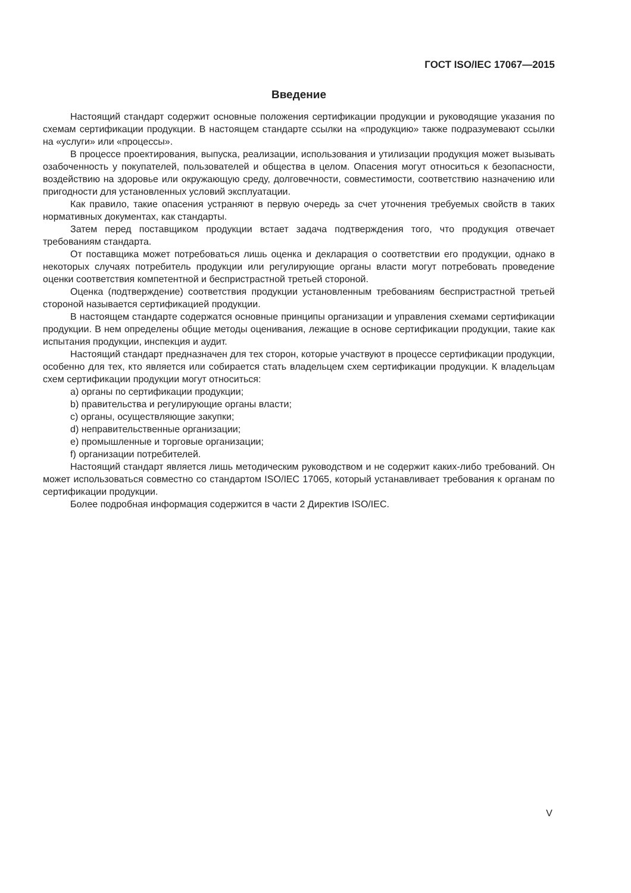ГОСТ ISO/IEC 17067—2015
Введение
Настоящий стандарт содержит основные положения сертификации продукции и руководящие указания по схемам сертификации продукции. В настоящем стандарте ссылки на «продукцию» также подразумевают ссылки на «услуги» или «процессы».
В процессе проектирования, выпуска, реализации, использования и утилизации продукция может вызывать озабоченность у покупателей, пользователей и общества в целом. Опасения могут относиться к безопасности, воздействию на здоровье или окружающую среду, долговечности, совместимости, соответствию назначению или пригодности для установленных условий эксплуатации.
Как правило, такие опасения устраняют в первую очередь за счет уточнения требуемых свойств в таких нормативных документах, как стандарты.
Затем перед поставщиком продукции встает задача подтверждения того, что продукция отвечает требованиям стандарта.
От поставщика может потребоваться лишь оценка и декларация о соответствии его продукции, однако в некоторых случаях потребитель продукции или регулирующие органы власти могут потребовать проведение оценки соответствия компетентной и беспристрастной третьей стороной.
Оценка (подтверждение) соответствия продукции установленным требованиям беспристрастной третьей стороной называется сертификацией продукции.
В настоящем стандарте содержатся основные принципы организации и управления схемами сертификации продукции. В нем определены общие методы оценивания, лежащие в основе сертификации продукции, такие как испытания продукции, инспекция и аудит.
Настоящий стандарт предназначен для тех сторон, которые участвуют в процессе сертификации продукции, особенно для тех, кто является или собирается стать владельцем схем сертификации продукции. К владельцам схем сертификации продукции могут относиться:
a) органы по сертификации продукции;
b) правительства и регулирующие органы власти;
c) органы, осуществляющие закупки;
d) неправительственные организации;
e) промышленные и торговые организации;
f) организации потребителей.
Настоящий стандарт является лишь методическим руководством и не содержит каких-либо требований. Он может использоваться совместно со стандартом ISO/IEC 17065, который устанавливает требования к органам по сертификации продукции.
Более подробная информация содержится в части 2 Директив ISO/IEC.
V